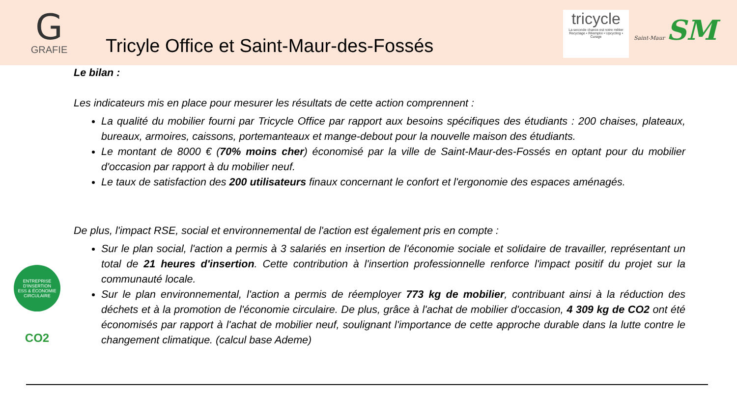G
GRAFIE
Tricyle Office et Saint-Maur-des-Fossés
tricycle
La seconde chance est notre métier
Recyclage • Réemploi • Upcycling • Curage
Saint-Maur SM
Le bilan :
Les indicateurs mis en place pour mesurer les résultats de cette action comprennent :
La qualité du mobilier fourni par Tricycle Office par rapport aux besoins spécifiques des étudiants : 200 chaises, plateaux, bureaux, armoires, caissons, portemanteaux et mange-debout pour la nouvelle maison des étudiants.
Le montant de 8000 € (70% moins cher) économisé par la ville de Saint-Maur-des-Fossés en optant pour du mobilier d'occasion par rapport à du mobilier neuf.
Le taux de satisfaction des 200 utilisateurs finaux concernant le confort et l'ergonomie des espaces aménagés.
De plus, l'impact RSE, social et environnemental de l'action est également pris en compte :
Sur le plan social, l'action a permis à 3 salariés en insertion de l'économie sociale et solidaire de travailler, représentant un total de 21 heures d'insertion. Cette contribution à l'insertion professionnelle renforce l'impact positif du projet sur la communauté locale.
Sur le plan environnemental, l'action a permis de réemployer 773 kg de mobilier, contribuant ainsi à la réduction des déchets et à la promotion de l'économie circulaire. De plus, grâce à l'achat de mobilier d'occasion, 4 309 kg de CO2 ont été économisés par rapport à l'achat de mobilier neuf, soulignant l'importance de cette approche durable dans la lutte contre le changement climatique. (calcul base Ademe)
ENTREPRISE D'INSERTION
ESS & ÉCONOMIE CIRCULAIRE
CO2